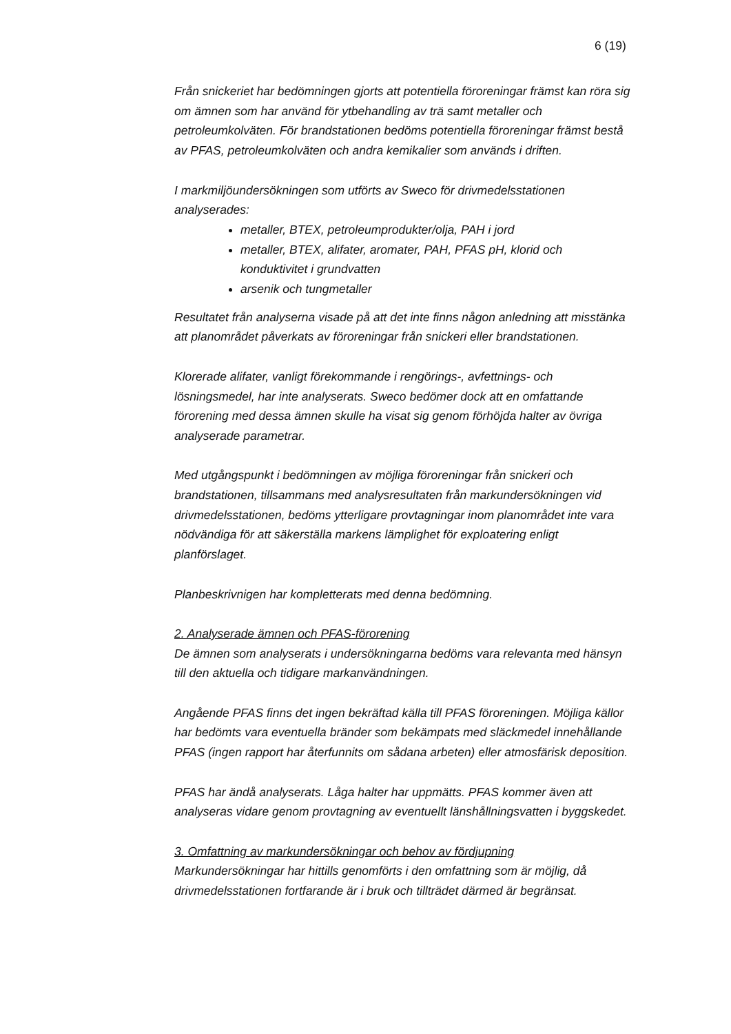6 (19)
Från snickeriet har bedömningen gjorts att potentiella föroreningar främst kan röra sig om ämnen som har använd för ytbehandling av trä samt metaller och petroleumkolväten. För brandstationen bedöms potentiella föroreningar främst bestå av PFAS, petroleumkolväten och andra kemikalier som används i driften.
I markmiljöundersökningen som utförts av Sweco för drivmedelsstationen analyserades:
metaller, BTEX, petroleumprodukter/olja, PAH i jord
metaller, BTEX, alifater, aromater, PAH, PFAS pH, klorid och konduktivitet i grundvatten
arsenik och tungmetaller
Resultatet från analyserna visade på att det inte finns någon anledning att misstänka att planområdet påverkats av föroreningar från snickeri eller brandstationen.
Klorerade alifater, vanligt förekommande i rengörings-, avfettnings- och lösningsmedel, har inte analyserats. Sweco bedömer dock att en omfattande förorening med dessa ämnen skulle ha visat sig genom förhöjda halter av övriga analyserade parametrar.
Med utgångspunkt i bedömningen av möjliga föroreningar från snickeri och brandstationen, tillsammans med analysresultaten från markundersökningen vid drivmedelsstationen, bedöms ytterligare provtagningar inom planområdet inte vara nödvändiga för att säkerställa markens lämplighet för exploatering enligt planförslaget.
Planbeskrivnigen har kompletterats med denna bedömning.
2. Analyserade ämnen och PFAS-förorening
De ämnen som analyserats i undersökningarna bedöms vara relevanta med hänsyn till den aktuella och tidigare markanvändningen.
Angående PFAS finns det ingen bekräftad källa till PFAS föroreningen. Möjliga källor har bedömts vara eventuella bränder som bekämpats med släckmedel innehållande PFAS (ingen rapport har återfunnits om sådana arbeten) eller atmosfärisk deposition.
PFAS har ändå analyserats. Låga halter har uppmätts. PFAS kommer även att analyseras vidare genom provtagning av eventuellt länshållningsvatten i byggskedet.
3. Omfattning av markundersökningar och behov av fördjupning
Markundersökningar har hittills genomförts i den omfattning som är möjlig, då drivmedelsstationen fortfarande är i bruk och tillträdet därmed är begränsat.